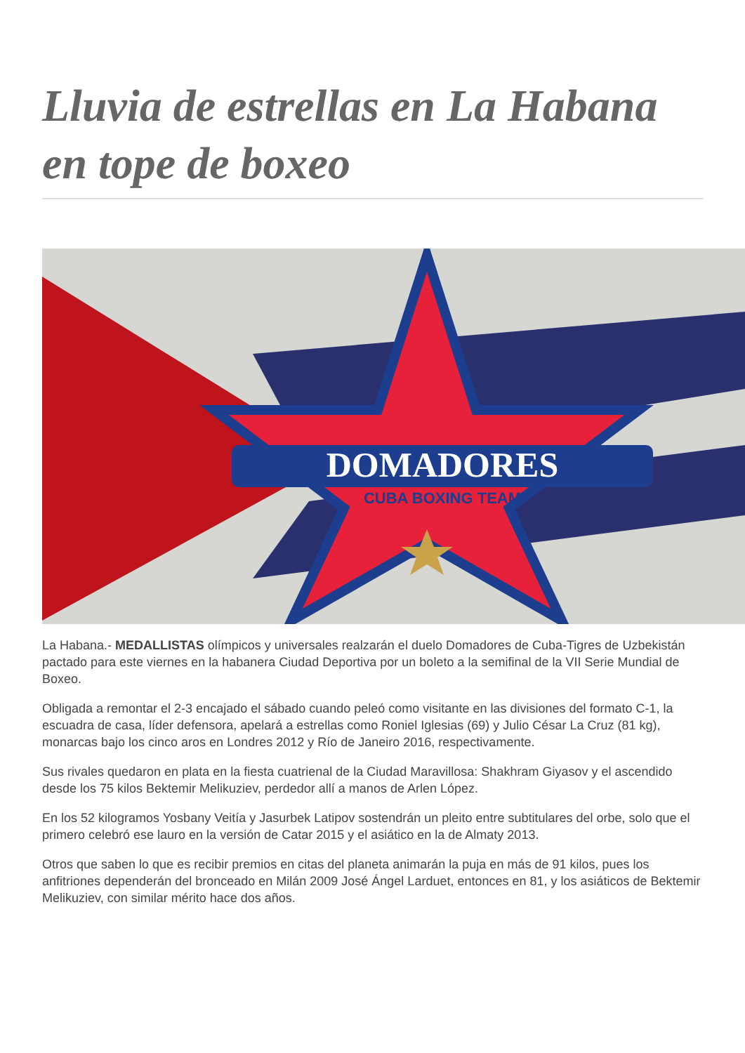Lluvia de estrellas en La Habana en tope de boxeo
DOMADORES
CUBA BOXING TEAM
La Habana.- MEDALLISTAS olímpicos y universales realzarán el duelo Domadores de Cuba-Tigres de Uzbekistán pactado para este viernes en la habanera Ciudad Deportiva por un boleto a la semifinal de la VII Serie Mundial de Boxeo.
Obligada a remontar el 2-3 encajado el sábado cuando peleó como visitante en las divisiones del formato C-1, la escuadra de casa, líder defensora, apelará a estrellas como Roniel Iglesias (69) y Julio César La Cruz (81 kg), monarcas bajo los cinco aros en Londres 2012 y Río de Janeiro 2016, respectivamente.
Sus rivales quedaron en plata en la fiesta cuatrienal de la Ciudad Maravillosa: Shakhram Giyasov y el ascendido desde los 75 kilos Bektemir Melikuziev, perdedor allí a manos de Arlen López.
En los 52 kilogramos Yosbany Veitía y Jasurbek Latipov sostendrán un pleito entre subtitulares del orbe, solo que el primero celebró ese lauro en la versión de Catar 2015 y el asiático en la de Almaty 2013.
Otros que saben lo que es recibir premios en citas del planeta animarán la puja en más de 91 kilos, pues los anfitriones dependerán del bronceado en Milán 2009 José Ángel Larduet, entonces en 81, y los asiáticos de Bektemir Melikuziev, con similar mérito hace dos años.